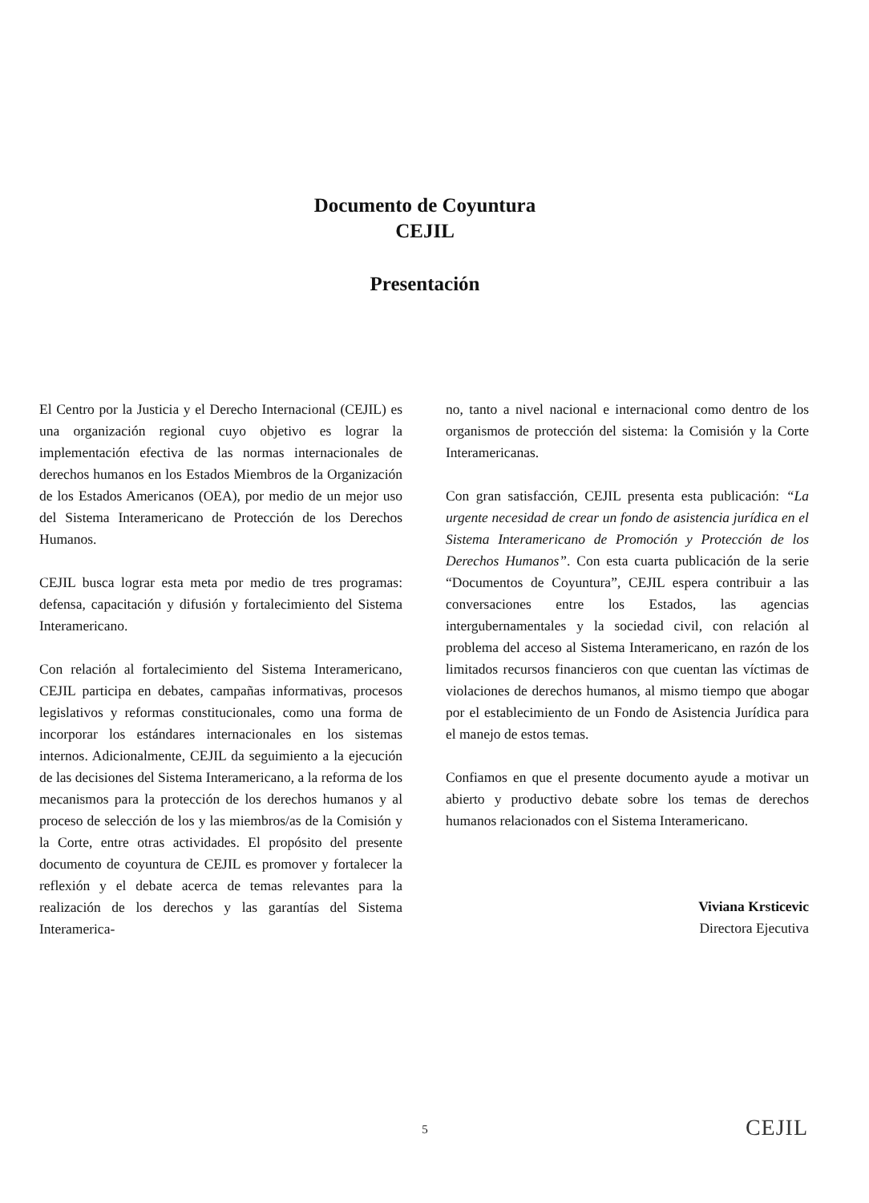Documento de Coyuntura
CEJIL
Presentación
El Centro por la Justicia y el Derecho Internacional (CEJIL) es una organización regional cuyo objetivo es lograr la implementación efectiva de las normas internacionales de derechos humanos en los Estados Miembros de la Organización de los Estados Americanos (OEA), por medio de un mejor uso del Sistema Interamericano de Protección de los Derechos Humanos.
CEJIL busca lograr esta meta por medio de tres programas: defensa, capacitación y difusión y fortalecimiento del Sistema Interamericano.
Con relación al fortalecimiento del Sistema Interamericano, CEJIL participa en debates, campañas informativas, procesos legislativos y reformas constitucionales, como una forma de incorporar los estándares internacionales en los sistemas internos. Adicionalmente, CEJIL da seguimiento a la ejecución de las decisiones del Sistema Interamericano, a la reforma de los mecanismos para la protección de los derechos humanos y al proceso de selección de los y las miembros/as de la Comisión y la Corte, entre otras actividades. El propósito del presente documento de coyuntura de CEJIL es promover y fortalecer la reflexión y el debate acerca de temas relevantes para la realización de los derechos y las garantías del Sistema Interamerica-
no, tanto a nivel nacional e internacional como dentro de los organismos de protección del sistema: la Comisión y la Corte Interamericanas.
Con gran satisfacción, CEJIL presenta esta publicación: “La urgente necesidad de crear un fondo de asistencia jurídica en el Sistema Interamericano de Promoción y Protección de los Derechos Humanos”. Con esta cuarta publicación de la serie “Documentos de Coyuntura”, CEJIL espera contribuir a las conversaciones entre los Estados, las agencias intergubernamentales y la sociedad civil, con relación al problema del acceso al Sistema Interamericano, en razón de los limitados recursos financieros con que cuentan las víctimas de violaciones de derechos humanos, al mismo tiempo que abogar por el establecimiento de un Fondo de Asistencia Jurídica para el manejo de estos temas.
Confiamos en que el presente documento ayude a motivar un abierto y productivo debate sobre los temas de derechos humanos relacionados con el Sistema Interamericano.
Viviana Krsticevic
Directora Ejecutiva
5 CEJIL